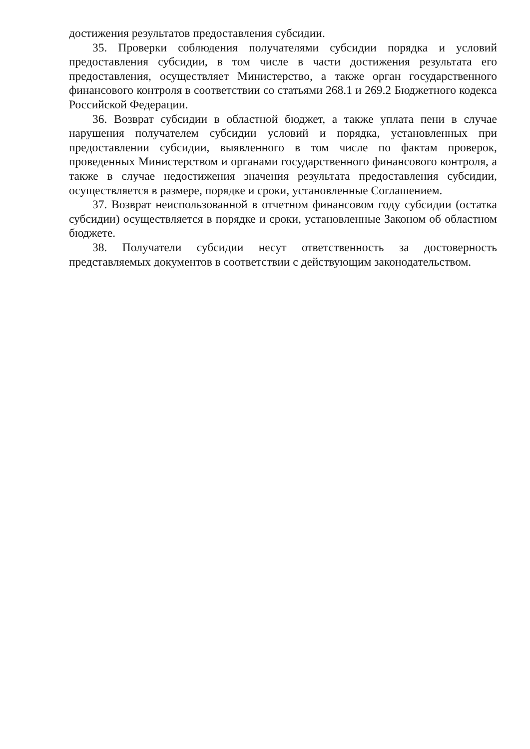достижения результатов предоставления субсидии.
35. Проверки соблюдения получателями субсидии порядка и условий предоставления субсидии, в том числе в части достижения результата его предоставления, осуществляет Министерство, а также орган государственного финансового контроля в соответствии со статьями 268.1 и 269.2 Бюджетного кодекса Российской Федерации.
36. Возврат субсидии в областной бюджет, а также уплата пени в случае нарушения получателем субсидии условий и порядка, установленных при предоставлении субсидии, выявленного в том числе по фактам проверок, проведенных Министерством и органами государственного финансового контроля, а также в случае недостижения значения результата предоставления субсидии, осуществляется в размере, порядке и сроки, установленные Соглашением.
37. Возврат неиспользованной в отчетном финансовом году субсидии (остатка субсидии) осуществляется в порядке и сроки, установленные Законом об областном бюджете.
38. Получатели субсидии несут ответственность за достоверность представляемых документов в соответствии с действующим законодательством.